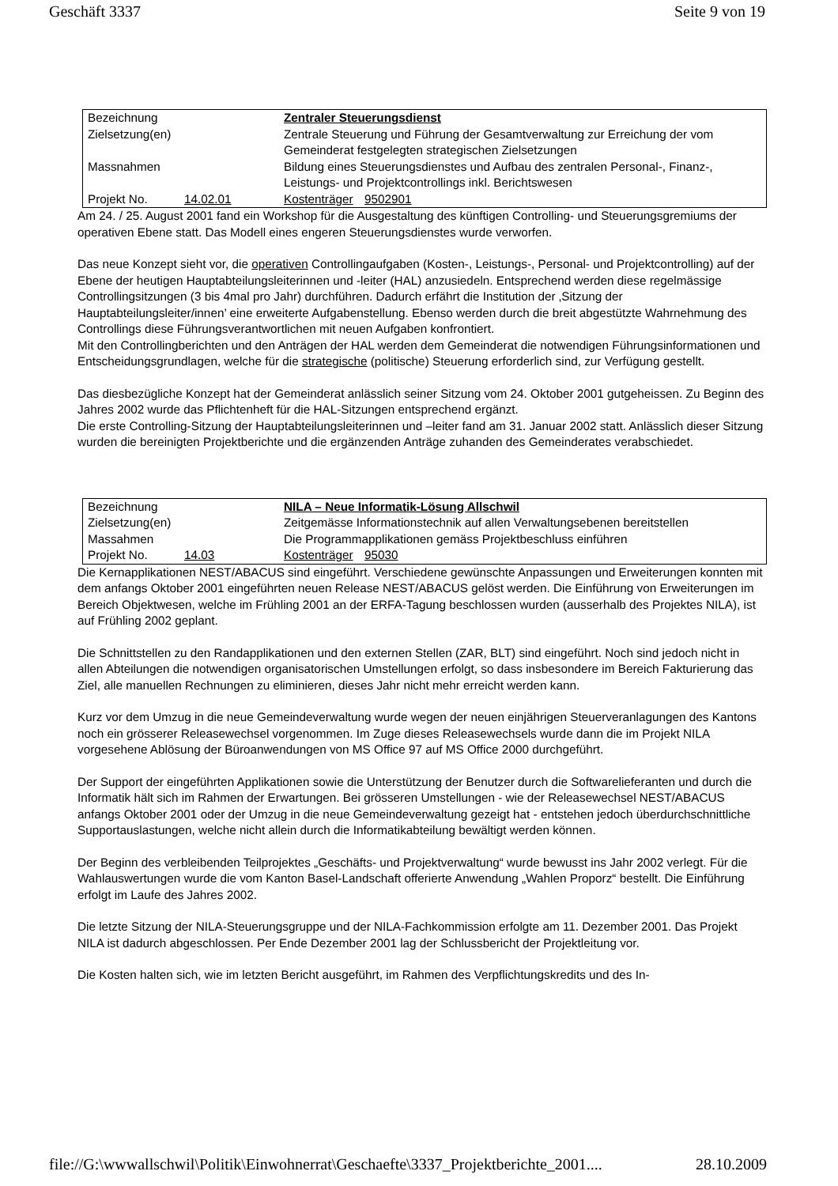Geschäft 3337 Seite 9 von 19
| Bezeichnung | | Zentraler Steuerungsdienst | |
| Zielsetzung(en) | | Zentrale Steuerung und Führung der Gesamtverwaltung zur Erreichung der vom Gemeinderat festgelegten strategischen Zielsetzungen | |
| Massnahmen | | Bildung eines Steuerungsdienstes und Aufbau des zentralen Personal-, Finanz-, Leistungs- und Projektcontrollings inkl. Berichtswesen | |
| Projekt No. | 14.02.01 | Kostenträger | 9502901 |
Am 24. / 25. August 2001 fand ein Workshop für die Ausgestaltung des künftigen Controlling- und Steuerungsgremiums der operativen Ebene statt. Das Modell eines engeren Steuerungsdienstes wurde verworfen.
Das neue Konzept sieht vor, die operativen Controllingaufgaben (Kosten-, Leistungs-, Personal- und Projektcontrolling) auf der Ebene der heutigen Hauptabteilungsleiterinnen und -leiter (HAL) anzusiedeln. Entsprechend werden diese regelmässige Controllingsitzungen (3 bis 4mal pro Jahr) durchführen. Dadurch erfährt die Institution der ‚Sitzung der Hauptabteilungsleiter/innen’ eine erweiterte Aufgabenstellung. Ebenso werden durch die breit abgestützte Wahrnehmung des Controllings diese Führungsverantwortlichen mit neuen Aufgaben konfrontiert.
Mit den Controllingberichten und den Anträgen der HAL werden dem Gemeinderat die notwendigen Führungsinformationen und Entscheidungsgrundlagen, welche für die strategische (politische) Steuerung erforderlich sind, zur Verfügung gestellt.
Das diesbezügliche Konzept hat der Gemeinderat anlässlich seiner Sitzung vom 24. Oktober 2001 gutgeheissen. Zu Beginn des Jahres 2002 wurde das Pflichtenheft für die HAL-Sitzungen entsprechend ergänzt.
Die erste Controlling-Sitzung der Hauptabteilungsleiterinnen und –leiter fand am 31. Januar 2002 statt. Anlässlich dieser Sitzung wurden die bereinigten Projektberichte und die ergänzenden Anträge zuhanden des Gemeinderates verabschiedet.
| Bezeichnung | | NILA – Neue Informatik-Lösung Allschwil | |
| Zielsetzung(en) | | Zeitgemässe Informationstechnik auf allen Verwaltungsebenen bereitstellen | |
| Massahmen | | Die Programmapplikationen gemäss Projektbeschluss einführen | |
| Projekt No. | 14.03 | Kostenträger | 95030 |
Die Kernapplikationen NEST/ABACUS sind eingeführt. Verschiedene gewünschte Anpassungen und Erweiterungen konnten mit dem anfangs Oktober 2001 eingeführten neuen Release NEST/ABACUS gelöst werden. Die Einführung von Erweiterungen im Bereich Objektwesen, welche im Frühling 2001 an der ERFA-Tagung beschlossen wurden (ausserhalb des Projektes NILA), ist auf Frühling 2002 geplant.
Die Schnittstellen zu den Randapplikationen und den externen Stellen (ZAR, BLT) sind eingeführt. Noch sind jedoch nicht in allen Abteilungen die notwendigen organisatorischen Umstellungen erfolgt, so dass insbesondere im Bereich Fakturierung das Ziel, alle manuellen Rechnungen zu eliminieren, dieses Jahr nicht mehr erreicht werden kann.
Kurz vor dem Umzug in die neue Gemeindeverwaltung wurde wegen der neuen einjährigen Steuerveranlagungen des Kantons noch ein grösserer Releasewechsel vorgenommen. Im Zuge dieses Releasewechsels wurde dann die im Projekt NILA vorgesehene Ablösung der Büroanwendungen von MS Office 97 auf MS Office 2000 durchgeführt.
Der Support der eingeführten Applikationen sowie die Unterstützung der Benutzer durch die Softwarelieferanten und durch die Informatik hält sich im Rahmen der Erwartungen. Bei grösseren Umstellungen - wie der Releasewechsel NEST/ABACUS anfangs Oktober 2001 oder der Umzug in die neue Gemeindeverwaltung gezeigt hat - entstehen jedoch überdurchschnittliche Supportauslastungen, welche nicht allein durch die Informatikabteilung bewältigt werden können.
Der Beginn des verbleibenden Teilprojektes „Geschäfts- und Projektverwaltung“ wurde bewusst ins Jahr 2002 verlegt. Für die Wahlauswertungen wurde die vom Kanton Basel-Landschaft offerierte Anwendung „Wahlen Proporz“ bestellt. Die Einführung erfolgt im Laufe des Jahres 2002.
Die letzte Sitzung der NILA-Steuerungsgruppe und der NILA-Fachkommission erfolgte am 11. Dezember 2001. Das Projekt NILA ist dadurch abgeschlossen. Per Ende Dezember 2001 lag der Schlussbericht der Projektleitung vor.
Die Kosten halten sich, wie im letzten Bericht ausgeführt, im Rahmen des Verpflichtungskredits und des In-
file://G:\wwwallschwil\Politik\Einwohnerrat\Geschaefte\3337_Projektberichte_2001.... 28.10.2009